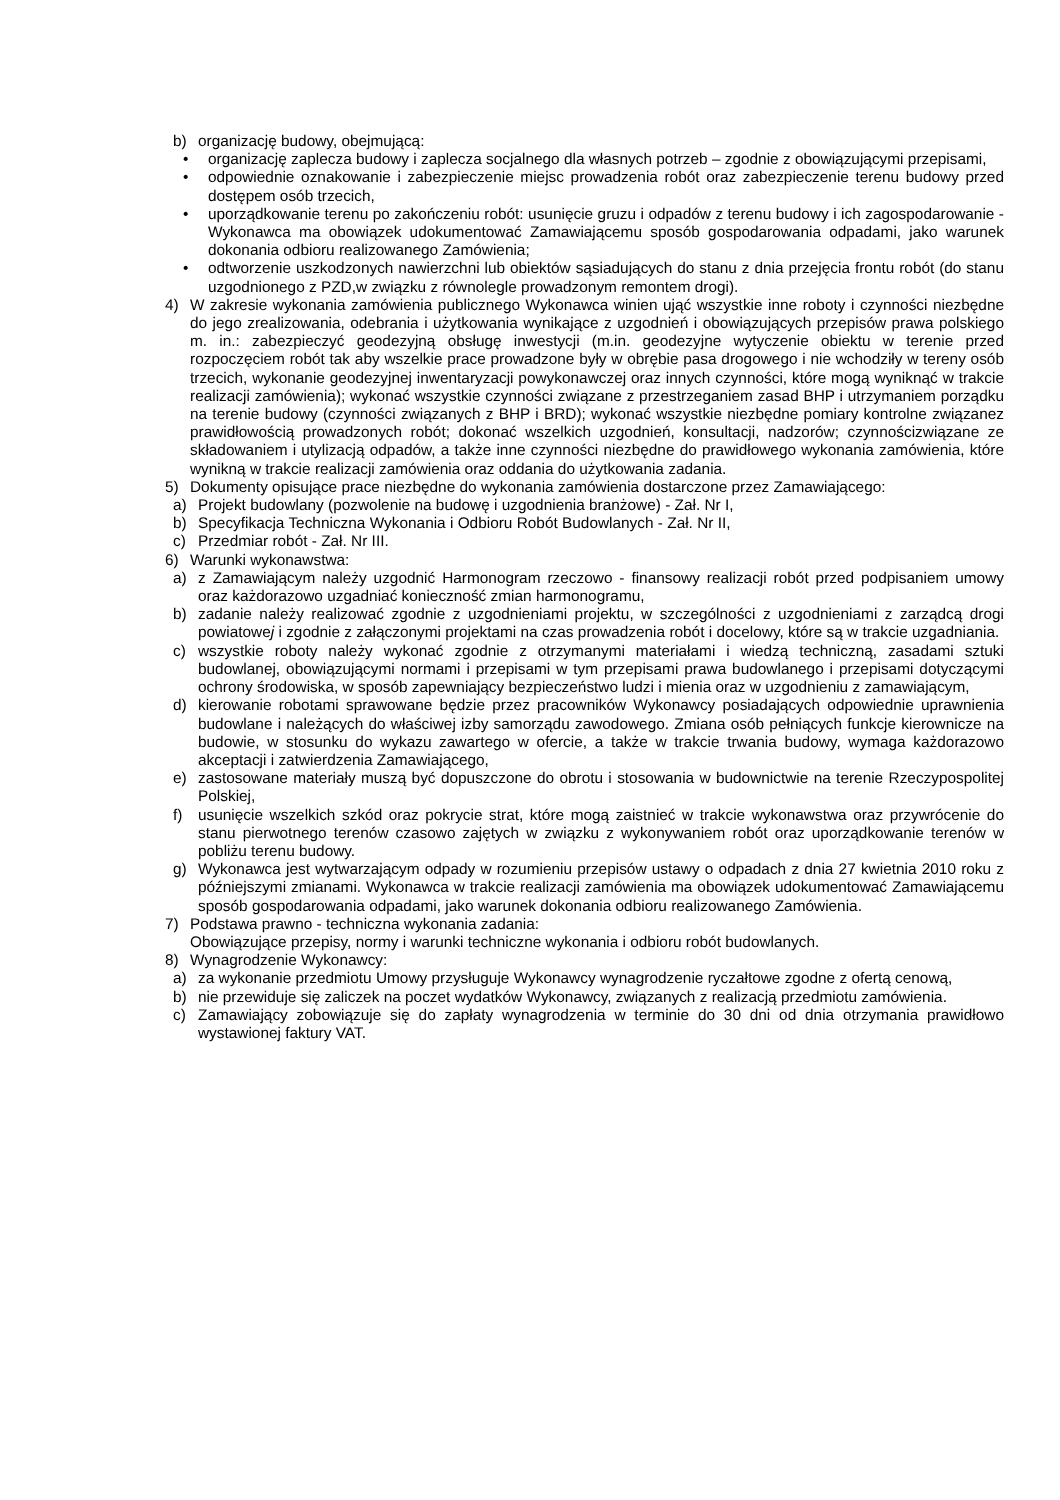b) organizację budowy, obejmującą:
• organizację zaplecza budowy i zaplecza socjalnego dla własnych potrzeb – zgodnie z obowiązującymi przepisami,
• odpowiednie oznakowanie i zabezpieczenie miejsc prowadzenia robót oraz zabezpieczenie terenu budowy przed dostępem osób trzecich,
• uporządkowanie terenu po zakończeniu robót: usunięcie gruzu i odpadów z terenu budowy i ich zagospodarowanie - Wykonawca ma obowiązek udokumentować Zamawiającemu sposób gospodarowania odpadami, jako warunek dokonania odbioru realizowanego Zamówienia;
• odtworzenie uszkodzonych nawierzchni lub obiektów sąsiadujących do stanu z dnia przejęcia frontu robót (do stanu uzgodnionego z PZD,w związku z równolegle prowadzonym remontem drogi).
4) W zakresie wykonania zamówienia publicznego Wykonawca winien ująć wszystkie inne roboty i czynności niezbędne do jego zrealizowania, odebrania i użytkowania wynikające z uzgodnień i obowiązujących przepisów prawa polskiego m. in.: zabezpieczyć geodezyjną obsługę inwestycji (m.in. geodezyjne wytyczenie obiektu w terenie przed rozpoczęciem robót tak aby wszelkie prace prowadzone były w obrębie pasa drogowego i nie wchodziły w tereny osób trzecich, wykonanie geodezyjnej inwentaryzacji powykonawczej oraz innych czynności, które mogą wyniknąć w trakcie realizacji zamówienia); wykonać wszystkie czynności związane z przestrzeganiem zasad BHP i utrzymaniem porządku na terenie budowy (czynności związanych z BHP i BRD); wykonać wszystkie niezbędne pomiary kontrolne związanez prawidłowością prowadzonych robót; dokonać wszelkich uzgodnień, konsultacji, nadzorów; czynnościzwiązane ze składowaniem i utylizacją odpadów, a także inne czynności niezbędne do prawidłowego wykonania zamówienia, które wynikną w trakcie realizacji zamówienia oraz oddania do użytkowania zadania.
5) Dokumenty opisujące prace niezbędne do wykonania zamówienia dostarczone przez Zamawiającego:
a) Projekt budowlany (pozwolenie na budowę i uzgodnienia branżowe) - Zał. Nr I,
b) Specyfikacja Techniczna Wykonania i Odbioru Robót Budowlanych - Zał. Nr II,
c) Przedmiar robót - Zał. Nr III.
6) Warunki wykonawstwa:
a) z Zamawiającym należy uzgodnić Harmonogram rzeczowo - finansowy realizacji robót przed podpisaniem umowy oraz każdorazowo uzgadniać konieczność zmian harmonogramu,
b) zadanie należy realizować zgodnie z uzgodnieniami projektu, w szczególności z uzgodnieniami z zarządcą drogi powiatowej i zgodnie z załączonymi projektami na czas prowadzenia robót i docelowy, które są w trakcie uzgadniania.
c) wszystkie roboty należy wykonać zgodnie z otrzymanymi materiałami i wiedzą techniczną, zasadami sztuki budowlanej, obowiązującymi normami i przepisami w tym przepisami prawa budowlanego i przepisami dotyczącymi ochrony środowiska, w sposób zapewniający bezpieczeństwo ludzi i mienia oraz w uzgodnieniu z zamawiającym,
d) kierowanie robotami sprawowane będzie przez pracowników Wykonawcy posiadających odpowiednie uprawnienia budowlane i należących do właściwej izby samorządu zawodowego. Zmiana osób pełniących funkcje kierownicze na budowie, w stosunku do wykazu zawartego w ofercie, a także w trakcie trwania budowy, wymaga każdorazowo akceptacji i zatwierdzenia Zamawiającego,
e) zastosowane materiały muszą być dopuszczone do obrotu i stosowania w budownictwie na terenie Rzeczypospolitej Polskiej,
f) usunięcie wszelkich szkód oraz pokrycie strat, które mogą zaistnieć w trakcie wykonawstwa oraz przywrócenie do stanu pierwotnego terenów czasowo zajętych w związku z wykonywaniem robót oraz uporządkowanie terenów w pobliżu terenu budowy.
g) Wykonawca jest wytwarzającym odpady w rozumieniu przepisów ustawy o odpadach z dnia 27 kwietnia 2010 roku z późniejszymi zmianami. Wykonawca w trakcie realizacji zamówienia ma obowiązek udokumentować Zamawiającemu sposób gospodarowania odpadami, jako warunek dokonania odbioru realizowanego Zamówienia.
7) Podstawa prawno - techniczna wykonania zadania:
Obowiązujące przepisy, normy i warunki techniczne wykonania i odbioru robót budowlanych.
8) Wynagrodzenie Wykonawcy:
a) za wykonanie przedmiotu Umowy przysługuje Wykonawcy wynagrodzenie ryczałtowe zgodne z ofertą cenową,
b) nie przewiduje się zaliczek na poczet wydatków Wykonawcy, związanych z realizacją przedmiotu zamówienia.
c) Zamawiający zobowiązuje się do zapłaty wynagrodzenia w terminie do 30 dni od dnia otrzymania prawidłowo wystawionej faktury VAT.